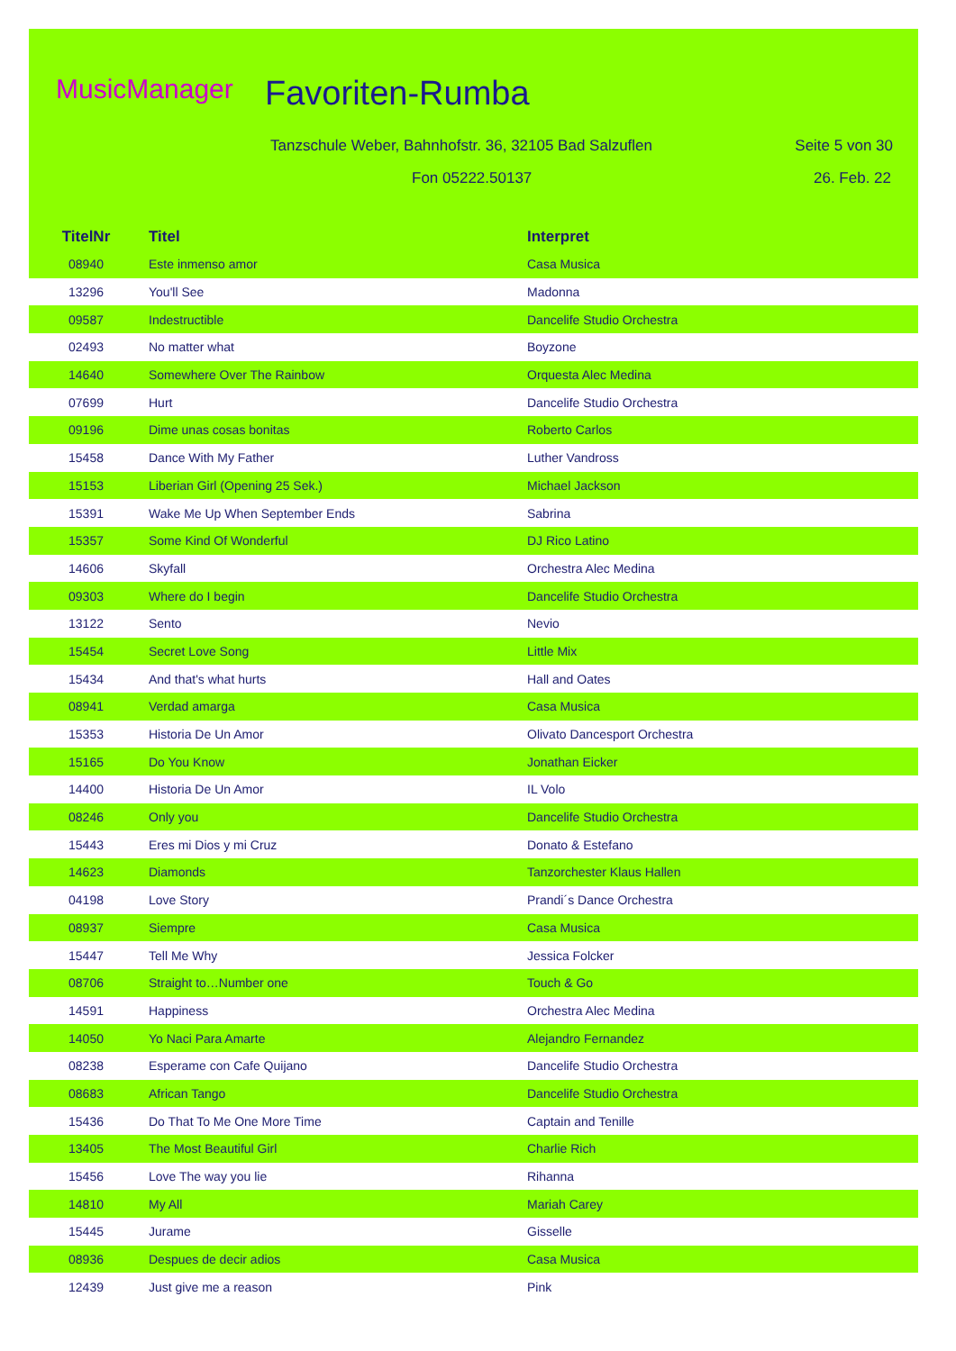MusicManager Favoriten-Rumba
Tanzschule Weber, Bahnhofstr. 36, 32105 Bad Salzuflen
Seite 5 von 30
Fon 05222.50137 26. Feb. 22
| TitelNr | Titel | Interpret |
| --- | --- | --- |
| 08940 | Este inmenso amor | Casa Musica |
| 13296 | You'll See | Madonna |
| 09587 | Indestructible | Dancelife Studio Orchestra |
| 02493 | No matter what | Boyzone |
| 14640 | Somewhere Over The Rainbow | Orquesta Alec Medina |
| 07699 | Hurt | Dancelife Studio Orchestra |
| 09196 | Dime unas cosas bonitas | Roberto Carlos |
| 15458 | Dance With My Father | Luther Vandross |
| 15153 | Liberian Girl (Opening 25 Sek.) | Michael Jackson |
| 15391 | Wake Me Up When September Ends | Sabrina |
| 15357 | Some Kind Of Wonderful | DJ Rico Latino |
| 14606 | Skyfall | Orchestra Alec Medina |
| 09303 | Where do I begin | Dancelife Studio Orchestra |
| 13122 | Sento | Nevio |
| 15454 | Secret Love Song | Little Mix |
| 15434 | And that's what hurts | Hall and Oates |
| 08941 | Verdad amarga | Casa Musica |
| 15353 | Historia De Un Amor | Olivato Dancesport Orchestra |
| 15165 | Do You Know | Jonathan Eicker |
| 14400 | Historia De Un Amor | IL Volo |
| 08246 | Only you | Dancelife Studio Orchestra |
| 15443 | Eres mi Dios y mi Cruz | Donato & Estefano |
| 14623 | Diamonds | Tanzorchester Klaus Hallen |
| 04198 | Love Story | Prandi´s Dance Orchestra |
| 08937 | Siempre | Casa Musica |
| 15447 | Tell Me Why | Jessica Folcker |
| 08706 | Straight to…Number one | Touch & Go |
| 14591 | Happiness | Orchestra Alec Medina |
| 14050 | Yo Naci Para Amarte | Alejandro Fernandez |
| 08238 | Esperame con Cafe Quijano | Dancelife Studio Orchestra |
| 08683 | African Tango | Dancelife Studio Orchestra |
| 15436 | Do That To Me One More Time | Captain and Tenille |
| 13405 | The Most Beautiful Girl | Charlie Rich |
| 15456 | Love The way you lie | Rihanna |
| 14810 | My All | Mariah Carey |
| 15445 | Jurame | Gisselle |
| 08936 | Despues de decir adios | Casa Musica |
| 12439 | Just give me a reason | Pink |